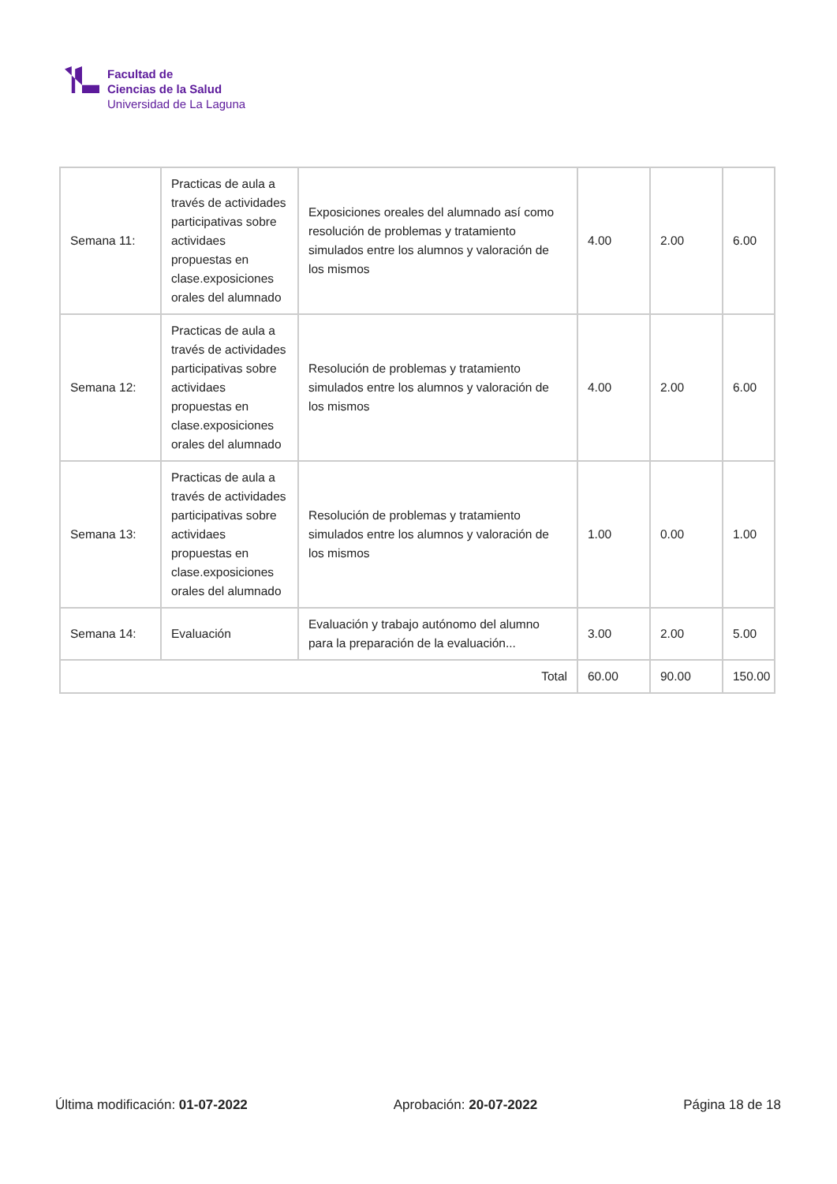Facultad de
Ciencias de la Salud
Universidad de La Laguna
| Semana 11: | Practicas de aula a través de actividades participativas sobre actividaes propuestas en clase.exposiciones orales del alumnado | Exposiciones oreales del alumnado así como resolución de problemas y tratamiento simulados entre los alumnos y valoración de los mismos | 4.00 | 2.00 | 6.00 |
| Semana 12: | Practicas de aula a través de actividades participativas sobre actividaes propuestas en clase.exposiciones orales del alumnado | Resolución de problemas y tratamiento simulados entre los alumnos y valoración de los mismos | 4.00 | 2.00 | 6.00 |
| Semana 13: | Practicas de aula a través de actividades participativas sobre actividaes propuestas en clase.exposiciones orales del alumnado | Resolución de problemas y tratamiento simulados entre los alumnos y valoración de los mismos | 1.00 | 0.00 | 1.00 |
| Semana 14: | Evaluación | Evaluación y trabajo autónomo del alumno para la preparación de la evaluación... | 3.00 | 2.00 | 5.00 |
| Total | | | 60.00 | 90.00 | 150.00 |
Última modificación: 01-07-2022 Aprobación: 20-07-2022 Página 18 de 18